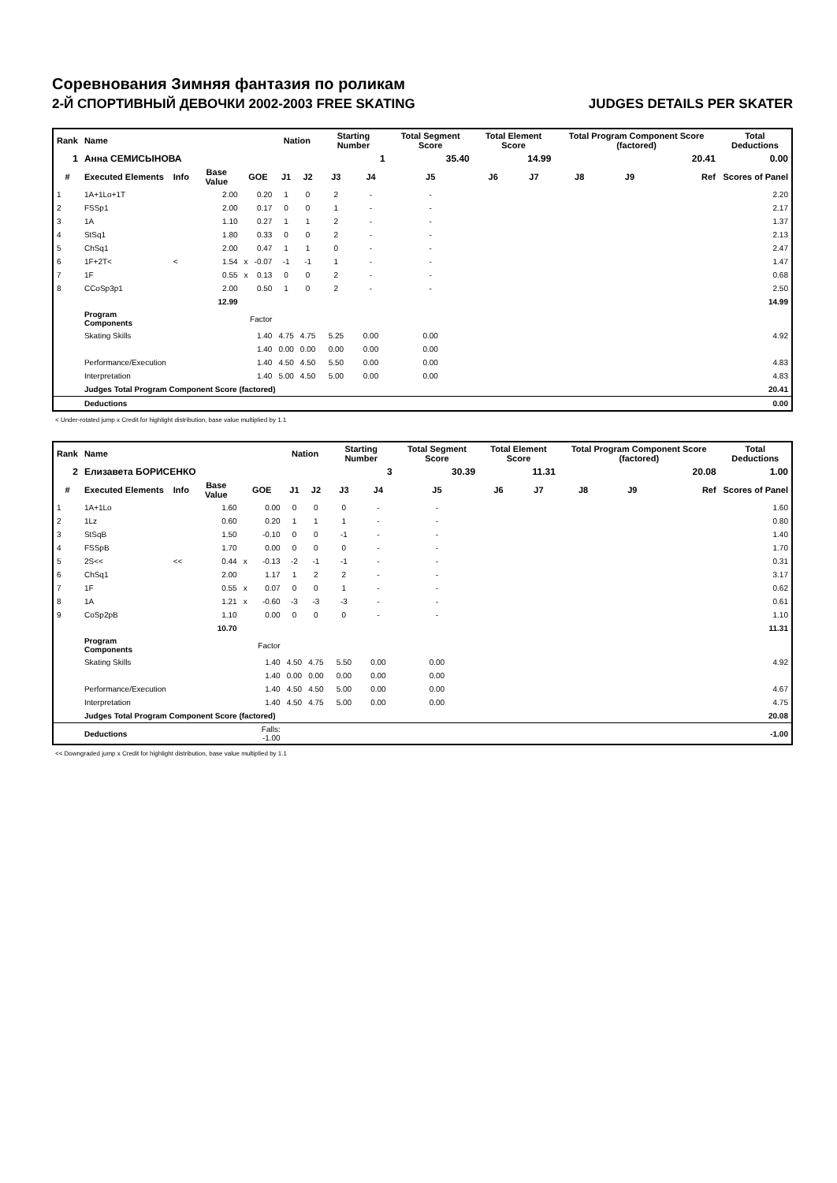Соревнования Зимняя фантазия по роликам
2-Й СПОРТИВНЫЙ ДЕВОЧКИ 2002-2003 FREE SKATING JUDGES DETAILS PER SKATER
| Rank | Name | | | | | Nation | | Starting Number | | Total Segment Score | Total Element Score | | Total Program Component Score (factored) | | | Total Deductions |
| --- | --- | --- | --- | --- | --- | --- | --- | --- | --- | --- | --- | --- | --- | --- | --- | --- |
| 1 | Анна СЕМИСЫНОВА | | | | | | | 1 | | 35.40 | 14.99 | | 20.41 | | | 0.00 |
| # | Executed Elements | Info | Base Value | GOE | | J1 | J2 | J3 | J4 | J5 | J6 | J7 | J8 | J9 | Ref | Scores of Panel |
| 1 | 1A+1Lo+1T | | 2.00 | | 0.20 | 1 | 0 | 2 | - | - | | | | | | 2.20 |
| 2 | FSSp1 | | 2.00 | | 0.17 | 0 | 0 | 1 | - | - | | | | | | 2.17 |
| 3 | 1A | | 1.10 | | 0.27 | 1 | 1 | 2 | - | - | | | | | | 1.37 |
| 4 | StSq1 | | 1.80 | | 0.33 | 0 | 0 | 2 | - | - | | | | | | 2.13 |
| 5 | ChSq1 | | 2.00 | | 0.47 | 1 | 1 | 0 | - | - | | | | | | 2.47 |
| 6 | 1F+2T< | < | 1.54 | x | -0.07 | -1 | -1 | 1 | - | - | | | | | | 1.47 |
| 7 | 1F | | 0.55 | x | 0.13 | 0 | 0 | 2 | - | - | | | | | | 0.68 |
| 8 | CCoSp3p1 | | 2.00 | | 0.50 | 1 | 0 | 2 | - | - | | | | | | 2.50 |
| | | | 12.99 | | | | | | | | | | | | | 14.99 |
| | Program Components | | | Factor | | | | | | | | | | | | |
| | Skating Skills | | | 1.40 | | 4.75 | 4.75 | 5.25 | 0.00 | 0.00 | | | | | | 4.92 |
| | | | | 1.40 | | 0.00 | 0.00 | 0.00 | 0.00 | 0.00 | | | | | | |
| | Performance/Execution | | | 1.40 | | 4.50 | 4.50 | 5.50 | 0.00 | 0.00 | | | | | | 4.83 |
| | Interpretation | | | 1.40 | | 5.00 | 4.50 | 5.00 | 0.00 | 0.00 | | | | | | 4.83 |
| | Judges Total Program Component Score (factored) | | | | | | | | | | | | | | | 20.41 |
| | Deductions | | | | | | | | | | | | | | | 0.00 |
< Under-rotated jump x Credit for highlight distribution, base value multiplied by 1.1
| Rank | Name | | | | | Nation | | Starting Number | | Total Segment Score | Total Element Score | | Total Program Component Score (factored) | | | Total Deductions |
| --- | --- | --- | --- | --- | --- | --- | --- | --- | --- | --- | --- | --- | --- | --- | --- | --- |
| 2 | Елизавета БОРИСЕНКО | | | | | | | 3 | | 30.39 | 11.31 | | 20.08 | | | 1.00 |
| # | Executed Elements | Info | Base Value | GOE | | J1 | J2 | J3 | J4 | J5 | J6 | J7 | J8 | J9 | Ref | Scores of Panel |
| 1 | 1A+1Lo | | 1.60 | | 0.00 | 0 | 0 | 0 | - | - | | | | | | 1.60 |
| 2 | 1Lz | | 0.60 | | 0.20 | 1 | 1 | 1 | - | - | | | | | | 0.80 |
| 3 | StSqB | | 1.50 | | -0.10 | 0 | 0 | -1 | - | - | | | | | | 1.40 |
| 4 | FSSpB | | 1.70 | | 0.00 | 0 | 0 | 0 | - | - | | | | | | 1.70 |
| 5 | 2S<< | << | 0.44 | x | -0.13 | -2 | -1 | -1 | - | - | | | | | | 0.31 |
| 6 | ChSq1 | | 2.00 | | 1.17 | 1 | 2 | 2 | - | - | | | | | | 3.17 |
| 7 | 1F | | 0.55 | x | 0.07 | 0 | 0 | 1 | - | - | | | | | | 0.62 |
| 8 | 1A | | 1.21 | x | -0.60 | -3 | -3 | -3 | - | - | | | | | | 0.61 |
| 9 | CoSp2pB | | 1.10 | | 0.00 | 0 | 0 | 0 | - | - | | | | | | 1.10 |
| | | | 10.70 | | | | | | | | | | | | | 11.31 |
| | Program Components | | | Factor | | | | | | | | | | | | |
| | Skating Skills | | | 1.40 | | 4.50 | 4.75 | 5.50 | 0.00 | 0.00 | | | | | | 4.92 |
| | | | | 1.40 | | 0.00 | 0.00 | 0.00 | 0.00 | 0.00 | | | | | | |
| | Performance/Execution | | | 1.40 | | 4.50 | 4.50 | 5.00 | 0.00 | 0.00 | | | | | | 4.67 |
| | Interpretation | | | 1.40 | | 4.50 | 4.75 | 5.00 | 0.00 | 0.00 | | | | | | 4.75 |
| | Judges Total Program Component Score (factored) | | | | | | | | | | | | | | | 20.08 |
| | Deductions | | | Falls: -1.00 | | | | | | | | | | | | -1.00 |
<< Downgraded jump x Credit for highlight distribution, base value multiplied by 1.1